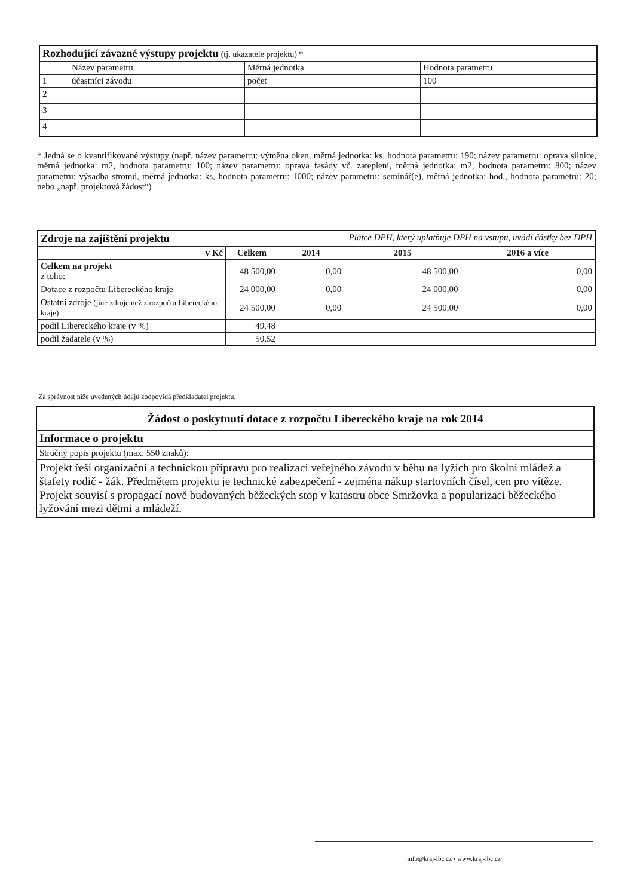| Rozhodující závazné výstupy projektu (tj. ukazatele projektu) * | | | |
| | Název parametru | Měrná jednotka | Hodnota parametru |
| 1 | účastníci závodu | počet | 100 |
| 2 | | | |
| 3 | | | |
| 4 | | | |
* Jedná se o kvantifikované výstupy (např. název parametru: výměna oken, měrná jednotka: ks, hodnota parametru: 190; název parametru: oprava silnice, měrná jednotka: m2, hodnota parametru: 100; název parametru: oprava fasády vč. zateplení, měrná jednotka: m2, hodnota parametru: 800; název parametru: výsadba stromů, měrná jednotka: ks, hodnota parametru: 1000; název parametru: seminář(e), měrná jednotka: hod., hodnota parametru: 20; nebo „např. projektová žádost“)
| Zdroje na zajištění projektu | | Plátce DPH, který uplatňuje DPH na vstupu, uvádí částky bez DPH | | |
| v Kč | Celkem | 2014 | 2015 | 2016 a více |
| Celkem na projekt z toho: | 48 500,00 | 0,00 | 48 500,00 | 0,00 |
| Dotace z rozpočtu Libereckého kraje | 24 000,00 | 0,00 | 24 000,00 | 0,00 |
| Ostatní zdroje (jiné zdroje než z rozpočtu Libereckého kraje) | 24 500,00 | 0,00 | 24 500,00 | 0,00 |
| podíl Libereckého kraje (v %) | 49,48 | | | |
| podíl žadatele (v %) | 50,52 | | | |
Za správnost níže uvedených údajů zodpovídá předkladatel projektu.
| Žádost o poskytnutí dotace z rozpočtu Libereckého kraje na rok 2014 |
| Informace o projektu |
| Stručný popis projektu (max. 550 znaků): |
| Projekt řeší organizační a technickou přípravu pro realizaci veřejného závodu v běhu na lyžích pro školní mládež a štafety rodič - žák. Předmětem projektu je technické zabezpečení - zejména nákup startovních čísel, cen pro vítěze. Projekt souvisí s propagací nově budovaných běžeckých stop v katastru obce Smržovka a popularizaci běžeckého lyžování mezi dětmi a mládeží. |
info@kraj-lbc.cz • www.kraj-lbc.cz